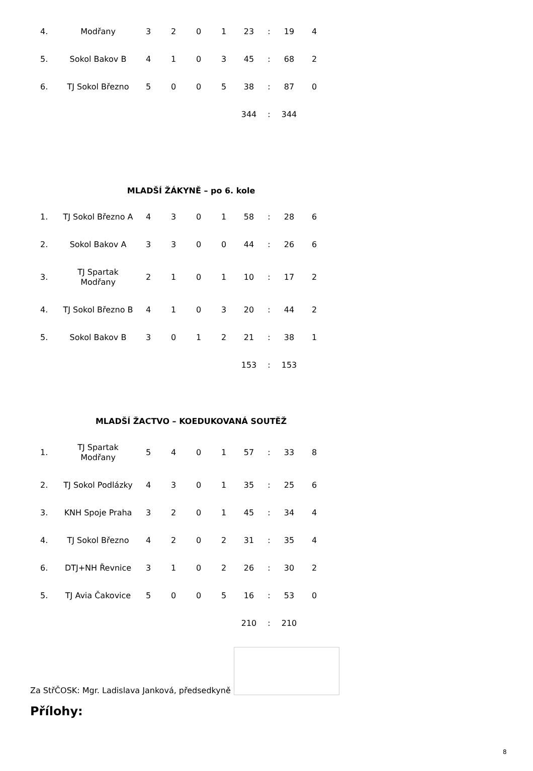| 4. | Modřany | 3 | 2 | 0 | 1 | 23 | : | 19 | 4 |
| 5. | Sokol Bakov B | 4 | 1 | 0 | 3 | 45 | : | 68 | 2 |
| 6. | TJ Sokol Březno | 5 | 0 | 0 | 5 | 38 | : | 87 | 0 |
| | | | | | | 344 | : | 344 | |
MLADŠÍ ŽÁKYNĚ – po 6. kole
| 1. | TJ Sokol Březno A | 4 | 3 | 0 | 1 | 58 | : | 28 | 6 |
| 2. | Sokol Bakov A | 3 | 3 | 0 | 0 | 44 | : | 26 | 6 |
| 3. | TJ Spartak Modřany | 2 | 1 | 0 | 1 | 10 | : | 17 | 2 |
| 4. | TJ Sokol Březno B | 4 | 1 | 0 | 3 | 20 | : | 44 | 2 |
| 5. | Sokol Bakov B | 3 | 0 | 1 | 2 | 21 | : | 38 | 1 |
| | | | | | | 153 | : | 153 | |
MLADŠÍ ŽACTVO – KOEDUKOVANÁ SOUTĚŽ
| 1. | TJ Spartak Modřany | 5 | 4 | 0 | 1 | 57 | : | 33 | 8 |
| 2. | TJ Sokol Podlázky | 4 | 3 | 0 | 1 | 35 | : | 25 | 6 |
| 3. | KNH Spoje Praha | 3 | 2 | 0 | 1 | 45 | : | 34 | 4 |
| 4. | TJ Sokol Březno | 4 | 2 | 0 | 2 | 31 | : | 35 | 4 |
| 6. | DTJ+NH Řevnice | 3 | 1 | 0 | 2 | 26 | : | 30 | 2 |
| 5. | TJ Avia Čakovice | 5 | 0 | 0 | 5 | 16 | : | 53 | 0 |
| | | | | | | 210 | : | 210 | |
Za StřČOSK: Mgr. Ladislava Janková, předsedkyně
Přílohy:
8